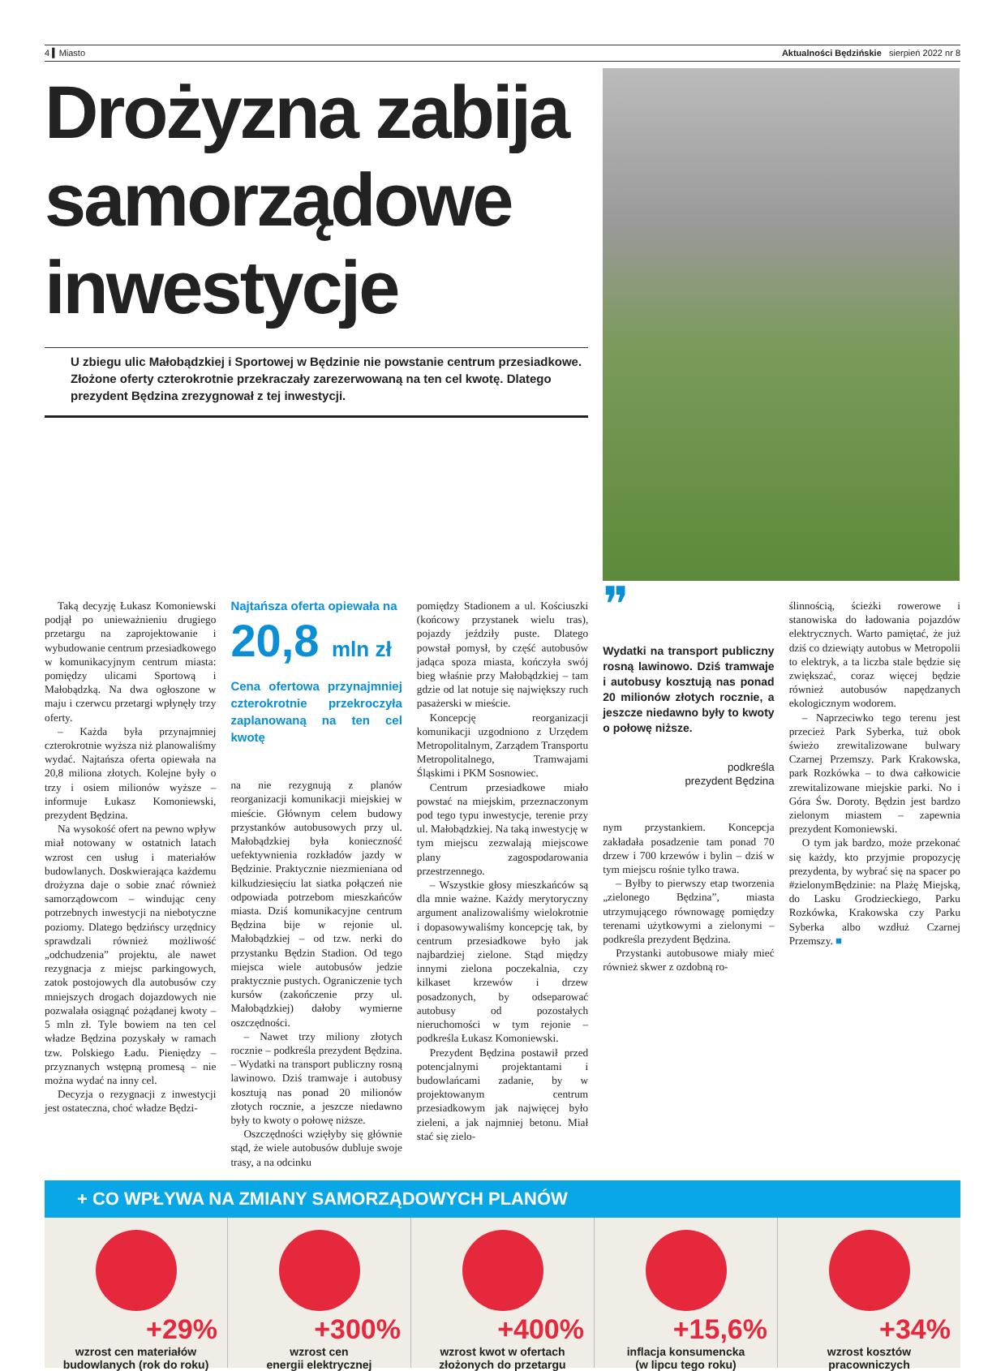4 ▍Miasto Aktualności Będzińskie sierpień 2022 nr 8
Drożyzna zabija samorządowe inwestycje
U zbiegu ulic Małobądzkiej i Sportowej w Będzinie nie powstanie centrum przesiadkowe. Złożone oferty czterokrotnie przekraczały zarezerwowaną na ten cel kwotę. Dlatego prezydent Będzina zrezygnował z tej inwestycji.
Taką decyzję Łukasz Komoniewski podjął po unieważnieniu drugiego przetargu na zaprojektowanie i wybudowanie centrum przesiadkowego w komunikacyjnym centrum miasta: pomiędzy ulicami Sportową i Małobądzką. Na dwa ogłoszone w maju i czerwcu przetargi wpłynęły trzy oferty.
– Każda była przynajmniej czterokrotnie wyższa niż planowaliśmy wydać. Najtańsza oferta opiewała na 20,8 miliona złotych. Kolejne były o trzy i osiem milionów wyższe – informuje Łukasz Komoniewski, prezydent Będzina.
Na wysokość ofert na pewno wpływ miał notowany w ostatnich latach wzrost cen usług i materiałów budowlanych. Doskwierająca każdemu drożyzna daje o sobie znać również samorządowcom – windując ceny potrzebnych inwestycji na niebotyczne poziomy. Dlatego będzińscy urzędnicy sprawdzali również możliwość „odchudzenia” projektu, ale nawet rezygnacja z miejsc parkingowych, zatok postojowych dla autobusów czy mniejszych drogach dojazdowych nie pozwalała osiągnąć pożądanej kwoty – 5 mln zł. Tyle bowiem na ten cel władze Będzina pozyskały w ramach tzw. Polskiego Ładu. Pieniędzy – przyznanych wstępną promesą – nie można wydać na inny cel.
Decyzja o rezygnacji z inwestycji jest ostateczna, choć władze Będzi-
Najtańsza oferta opiewała na
20,8 mln zł
Cena ofertowa przynajmniej czterokrotnie przekroczyła zaplanowaną na ten cel kwotę
na nie rezygnują z planów reorganizacji komunikacji miejskiej w mieście. Głównym celem budowy przystanków autobusowych przy ul. Małobądzkiej była konieczność uefektywnienia rozkładów jazdy w Będzinie. Praktycznie niezmieniana od kilkudziesięciu lat siatka połączeń nie odpowiada potrzebom mieszkańców miasta. Dziś komunikacyjne centrum Będzina bije w rejonie ul. Małobądzkiej – od tzw. nerki do przystanku Będzin Stadion. Od tego miejsca wiele autobusów jedzie praktycznie pustych. Ograniczenie tych kursów (zakończenie przy ul. Małobądzkiej) dałoby wymierne oszczędności.
– Nawet trzy miliony złotych rocznie – podkreśla prezydent Będzina. – Wydatki na transport publiczny rosną lawinowo. Dziś tramwaje i autobusy kosztują nas ponad 20 milionów złotych rocznie, a jeszcze niedawno były to kwoty o połowę niższe.
Oszczędności wzięłyby się głównie stąd, że wiele autobusów dubluje swoje trasy, a na odcinku
pomiędzy Stadionem a ul. Kościuszki (końcowy przystanek wielu tras), pojazdy jeździły puste. Dlatego powstał pomysł, by część autobusów jadąca spoza miasta, kończyła swój bieg właśnie przy Małobądzkiej – tam gdzie od lat notuje się największy ruch pasażerski w mieście.
Koncepcję reorganizacji komunikacji uzgodniono z Urzędem Metropolitalnym, Zarządem Transportu Metropolitalnego, Tramwajami Śląskimi i PKM Sosnowiec.
Centrum przesiadkowe miało powstać na miejskim, przeznaczonym pod tego typu inwestycje, terenie przy ul. Małobądzkiej. Na taką inwestycję w tym miejscu zezwalają miejscowe plany zagospodarowania przestrzennego.
– Wszystkie głosy mieszkańców są dla mnie ważne. Każdy merytoryczny argument analizowaliśmy wielokrotnie i dopasowywaliśmy koncepcję tak, by centrum przesiadkowe było jak najbardziej zielone. Stąd między innymi zielona poczekalnia, czy kilkaset krzewów i drzew posadzonych, by odseparować autobusy od pozostałych nieruchomości w tym rejonie – podkreśla Łukasz Komoniewski.
Prezydent Będzina postawił przed potencjalnymi projektantami i budowlańcami zadanie, by w projektowanym centrum przesiadkowym jak najwięcej było zieleni, a jak najmniej betonu. Miał stać się zielo-
❞
Wydatki na transport publiczny rosną lawinowo. Dziś tramwaje i autobusy kosztują nas ponad 20 milionów złotych rocznie, a jeszcze niedawno były to kwoty o połowę niższe.
podkreśla
prezydent Będzina
nym przystankiem. Koncepcja zakładała posadzenie tam ponad 70 drzew i 700 krzewów i bylin – dziś w tym miejscu rośnie tylko trawa.
– Byłby to pierwszy etap tworzenia „zielonego Będzina”, miasta utrzymującego równowagę pomiędzy terenami użytkowymi a zielonymi – podkreśla prezydent Będzina.
Przystanki autobusowe miały mieć również skwer z ozdobną ro-
ślinnością, ścieżki rowerowe i stanowiska do ładowania pojazdów elektrycznych. Warto pamiętać, że już dziś co dziewiąty autobus w Metropolii to elektryk, a ta liczba stale będzie się zwiększać, coraz więcej będzie również autobusów napędzanych ekologicznym wodorem.
– Naprzeciwko tego terenu jest przecież Park Syberka, tuż obok świeżo zrewitalizowane bulwary Czarnej Przemszy. Park Krakowska, park Rozkówka – to dwa całkowicie zrewitalizowane miejskie parki. No i Góra Św. Doroty. Będzin jest bardzo zielonym miastem – zapewnia prezydent Komoniewski.
O tym jak bardzo, może przekonać się każdy, kto przyjmie propozycję prezydenta, by wybrać się na spacer po #zielonymBędzinie: na Plażę Miejską, do Lasku Grodzieckiego, Parku Rozkówka, Krakowska czy Parku Syberka albo wzdłuż Czarnej Przemszy. ■
+ CO WPŁYWA NA ZMIANY SAMORZĄDOWYCH PLANÓW
+29%
wzrost cen materiałów
budowlanych (rok do roku)
+300%
wzrost cen
energii elektrycznej
+400%
wzrost kwot w ofertach
złożonych do przetargu
+15,6%
inflacja konsumencka
(w lipcu tego roku)
+34%
wzrost kosztów
pracowniczych